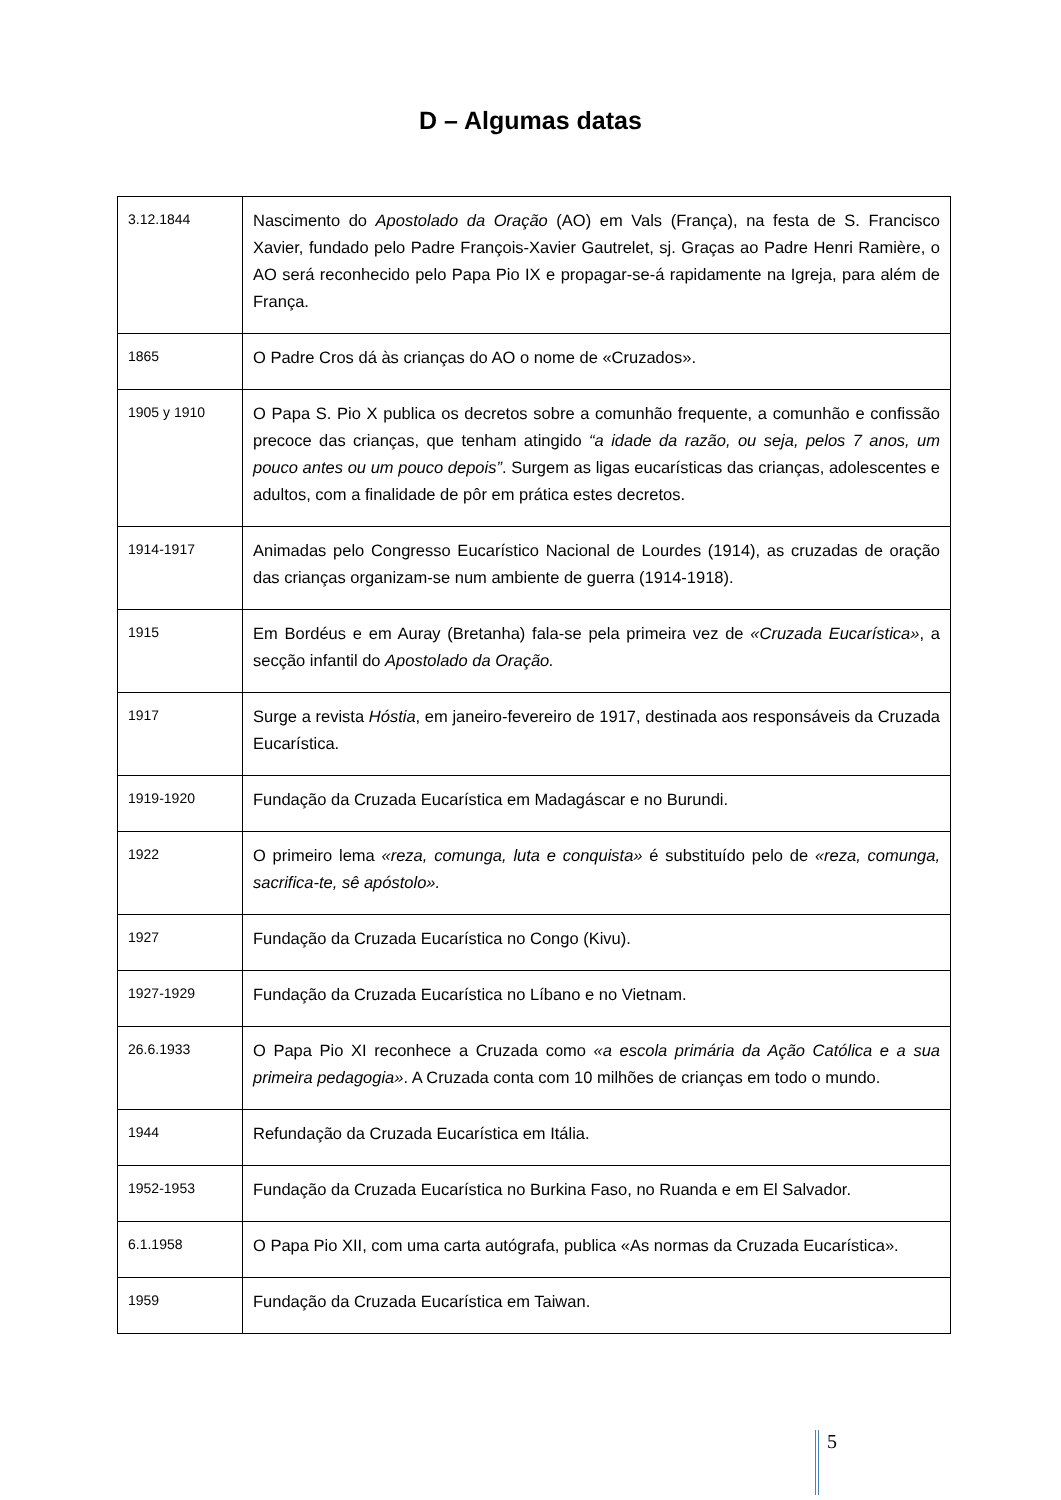D – Algumas datas
| 3.12.1844 | Nascimento do Apostolado da Oração (AO) em Vals (França), na festa de S. Francisco Xavier, fundado pelo Padre François-Xavier Gautrelet, sj. Graças ao Padre Henri Ramière, o AO será reconhecido pelo Papa Pio IX e propagar-se-á rapidamente na Igreja, para além de França. |
| 1865 | O Padre Cros dá às crianças do AO o nome de «Cruzados». |
| 1905 y 1910 | O Papa S. Pio X publica os decretos sobre a comunhão frequente, a comunhão e confissão precoce das crianças, que tenham atingido “a idade da razão, ou seja, pelos 7 anos, um pouco antes ou um pouco depois” . Surgem as ligas eucarísticas das crianças, adolescentes e adultos, com a finalidade de pôr em prática estes decretos. |
| 1914-1917 | Animadas pelo Congresso Eucarístico Nacional de Lourdes (1914), as cruzadas de oração das crianças organizam-se num ambiente de guerra (1914-1918). |
| 1915 | Em Bordéus e em Auray (Bretanha) fala-se pela primeira vez de «Cruzada Eucarística» , a secção infantil do Apostolado da Oração. |
| 1917 | Surge a revista Hóstia , em janeiro-fevereiro de 1917, destinada aos responsáveis da Cruzada Eucarística. |
| 1919-1920 | Fundação da Cruzada Eucarística em Madagáscar e no Burundi. |
| 1922 | O primeiro lema «reza, comunga, luta e conquista» é substituído pelo de «reza, comunga, sacrifica-te, sê apóstolo». |
| 1927 | Fundação da Cruzada Eucarística no Congo (Kivu). |
| 1927-1929 | Fundação da Cruzada Eucarística no Líbano e no Vietnam. |
| 26.6.1933 | O Papa Pio XI reconhece a Cruzada como «a escola primária da Ação Católica e a sua primeira pedagogia» . A Cruzada conta com 10 milhões de crianças em todo o mundo. |
| 1944 | Refundação da Cruzada Eucarística em Itália. |
| 1952-1953 | Fundação da Cruzada Eucarística no Burkina Faso, no Ruanda e em El Salvador. |
| 6.1.1958 | O Papa Pio XII, com uma carta autógrafa, publica «As normas da Cruzada Eucarística». |
| 1959 | Fundação da Cruzada Eucarística em Taiwan. |
5